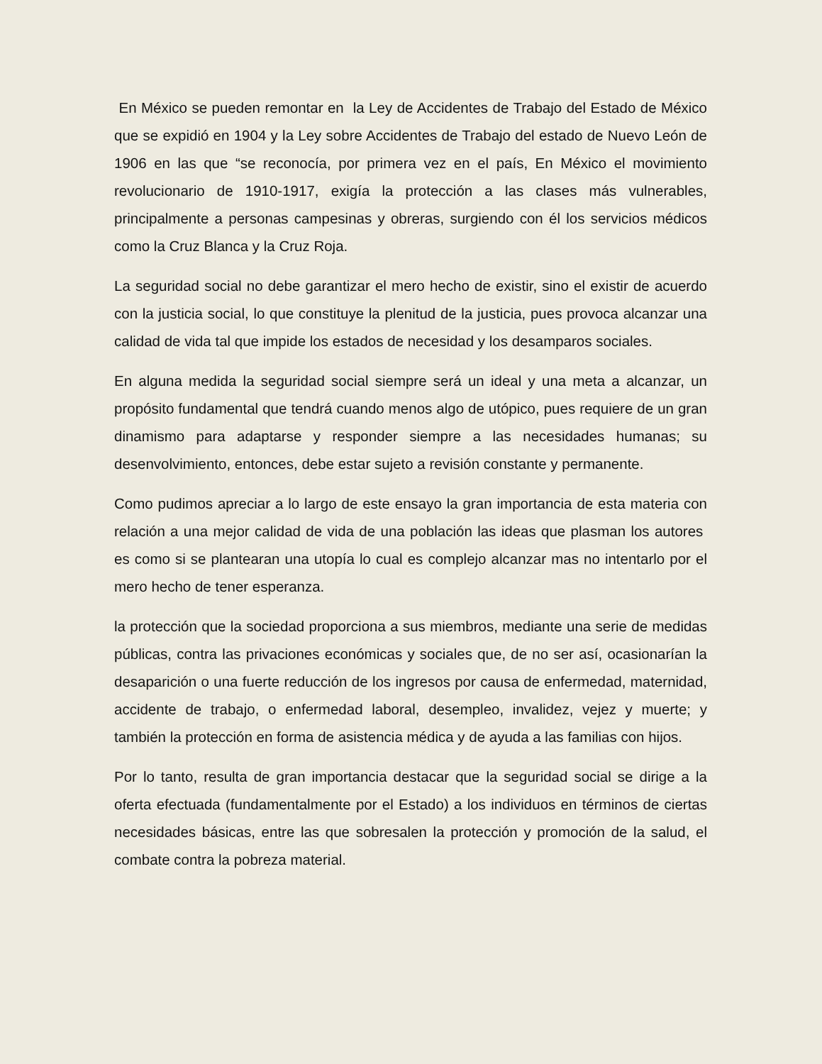En México se pueden remontar en la Ley de Accidentes de Trabajo del Estado de México que se expidió en 1904 y la Ley sobre Accidentes de Trabajo del estado de Nuevo León de 1906 en las que “se reconocía, por primera vez en el país, En México el movimiento revolucionario de 1910-1917, exigía la protección a las clases más vulnerables, principalmente a personas campesinas y obreras, surgiendo con él los servicios médicos como la Cruz Blanca y la Cruz Roja.
La seguridad social no debe garantizar el mero hecho de existir, sino el existir de acuerdo con la justicia social, lo que constituye la plenitud de la justicia, pues provoca alcanzar una calidad de vida tal que impide los estados de necesidad y los desamparos sociales.
En alguna medida la seguridad social siempre será un ideal y una meta a alcanzar, un propósito fundamental que tendrá cuando menos algo de utópico, pues requiere de un gran dinamismo para adaptarse y responder siempre a las necesidades humanas; su desenvolvimiento, entonces, debe estar sujeto a revisión constante y permanente.
Como pudimos apreciar a lo largo de este ensayo la gran importancia de esta materia con relación a una mejor calidad de vida de una población las ideas que plasman los autores es como si se plantearan una utopía lo cual es complejo alcanzar mas no intentarlo por el mero hecho de tener esperanza.
la protección que la sociedad proporciona a sus miembros, mediante una serie de medidas públicas, contra las privaciones económicas y sociales que, de no ser así, ocasionarían la desaparición o una fuerte reducción de los ingresos por causa de enfermedad, maternidad, accidente de trabajo, o enfermedad laboral, desempleo, invalidez, vejez y muerte; y también la protección en forma de asistencia médica y de ayuda a las familias con hijos.
Por lo tanto, resulta de gran importancia destacar que la seguridad social se dirige a la oferta efectuada (fundamentalmente por el Estado) a los individuos en términos de ciertas necesidades básicas, entre las que sobresalen la protección y promoción de la salud, el combate contra la pobreza material.